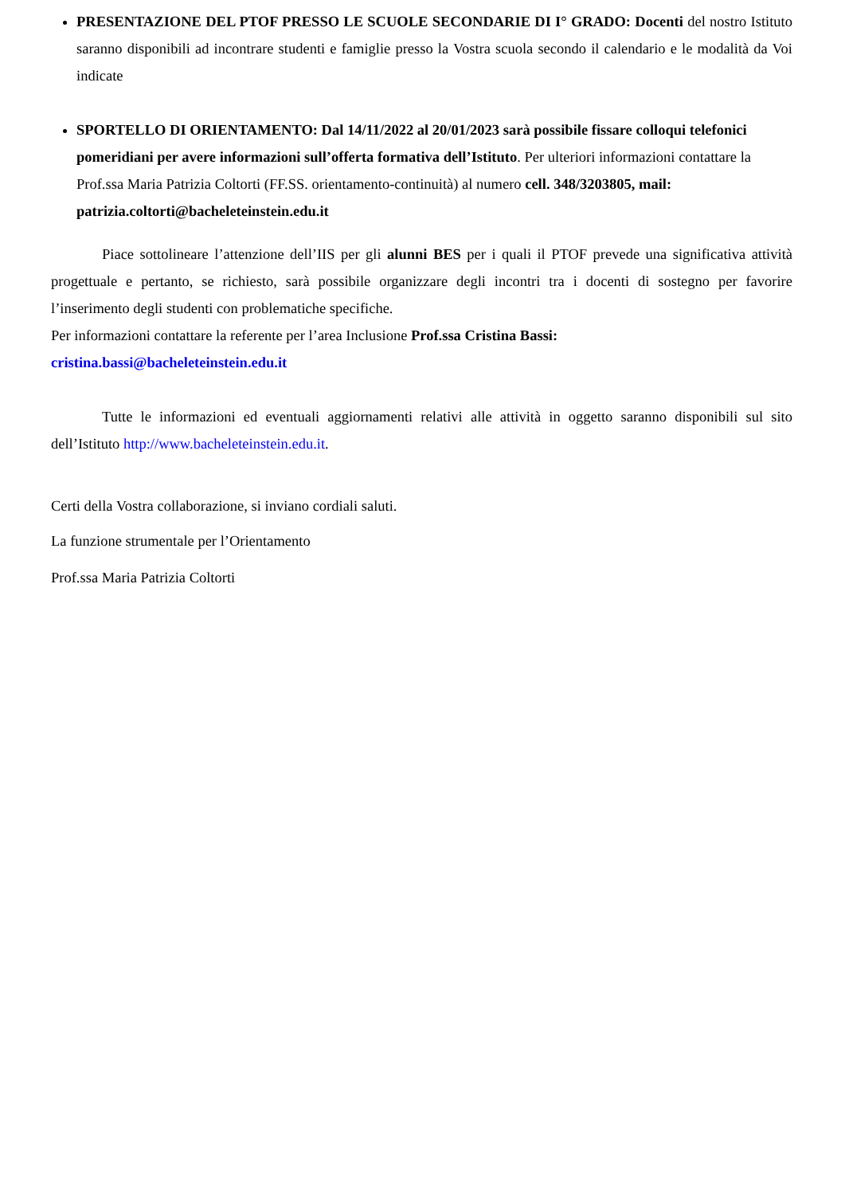PRESENTAZIONE DEL PTOF PRESSO LE SCUOLE SECONDARIE DI I° GRADO: Docenti del nostro Istituto saranno disponibili ad incontrare studenti e famiglie presso la Vostra scuola secondo il calendario e le modalità da Voi indicate
SPORTELLO DI ORIENTAMENTO: Dal 14/11/2022 al 20/01/2023 sarà possibile fissare colloqui telefonici pomeridiani per avere informazioni sull’offerta formativa dell’Istituto. Per ulteriori informazioni contattare la Prof.ssa Maria Patrizia Coltorti (FF.SS. orientamento-continuità) al numero cell. 348/3203805, mail: patrizia.coltorti@bacheleteinstein.edu.it
Piace sottolineare l’attenzione dell’IIS per gli alunni BES per i quali il PTOF prevede una significativa attività progettuale e pertanto, se richiesto, sarà possibile organizzare degli incontri tra i docenti di sostegno per favorire l’inserimento degli studenti con problematiche specifiche.
Per informazioni contattare la referente per l’area Inclusione Prof.ssa Cristina Bassi:
cristina.bassi@bacheleteinstein.edu.it
Tutte le informazioni ed eventuali aggiornamenti relativi alle attività in oggetto saranno disponibili sul sito dell’Istituto http://www.bacheleteinstein.edu.it.
Certi della Vostra collaborazione, si inviano cordiali saluti.
La funzione strumentale per l’Orientamento
Prof.ssa Maria Patrizia Coltorti